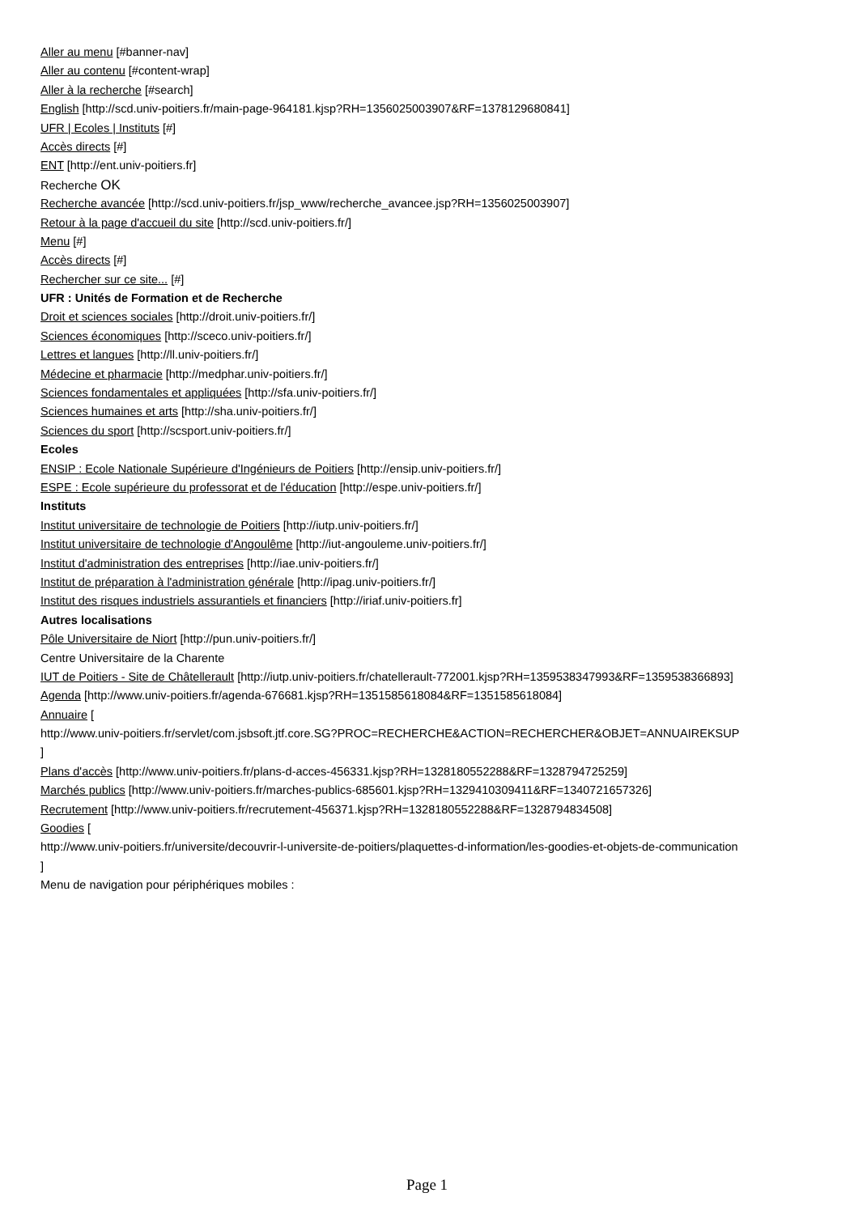Aller au menu [#banner-nav]
Aller au contenu [#content-wrap]
Aller à la recherche [#search]
English [http://scd.univ-poitiers.fr/main-page-964181.kjsp?RH=1356025003907&RF=1378129680841]
UFR | Ecoles | Instituts [#]
Accès directs [#]
ENT [http://ent.univ-poitiers.fr]
Recherche OK
Recherche avancée [http://scd.univ-poitiers.fr/jsp_www/recherche_avancee.jsp?RH=1356025003907]
Retour à la page d'accueil du site [http://scd.univ-poitiers.fr/]
Menu [#]
Accès directs [#]
Rechercher sur ce site... [#]
UFR : Unités de Formation et de Recherche
Droit et sciences sociales [http://droit.univ-poitiers.fr/]
Sciences économiques [http://sceco.univ-poitiers.fr/]
Lettres et langues [http://ll.univ-poitiers.fr/]
Médecine et pharmacie [http://medphar.univ-poitiers.fr/]
Sciences fondamentales et appliquées [http://sfa.univ-poitiers.fr/]
Sciences humaines et arts [http://sha.univ-poitiers.fr/]
Sciences du sport [http://scsport.univ-poitiers.fr/]
Ecoles
ENSIP : Ecole Nationale Supérieure d'Ingénieurs de Poitiers [http://ensip.univ-poitiers.fr/]
ESPE : Ecole supérieure du professorat et de l'éducation [http://espe.univ-poitiers.fr/]
Instituts
Institut universitaire de technologie de Poitiers [http://iutp.univ-poitiers.fr/]
Institut universitaire de technologie d'Angoulême [http://iut-angouleme.univ-poitiers.fr/]
Institut d'administration des entreprises [http://iae.univ-poitiers.fr/]
Institut de préparation à l'administration générale [http://ipag.univ-poitiers.fr/]
Institut des risques industriels assurantiels et financiers [http://iriaf.univ-poitiers.fr]
Autres localisations
Pôle Universitaire de Niort [http://pun.univ-poitiers.fr/]
Centre Universitaire de la Charente
IUT de Poitiers - Site de Châtellerault [http://iutp.univ-poitiers.fr/chatellerault-772001.kjsp?RH=1359538347993&RF=1359538366893]
Agenda [http://www.univ-poitiers.fr/agenda-676681.kjsp?RH=1351585618084&RF=1351585618084]
Annuaire [
http://www.univ-poitiers.fr/servlet/com.jsbsoft.jtf.core.SG?PROC=RECHERCHE&ACTION=RECHERCHER&OBJET=ANNUAIREKSUP
]
Plans d'accès [http://www.univ-poitiers.fr/plans-d-acces-456331.kjsp?RH=1328180552288&RF=1328794725259]
Marchés publics [http://www.univ-poitiers.fr/marches-publics-685601.kjsp?RH=1329410309411&RF=1340721657326]
Recrutement [http://www.univ-poitiers.fr/recrutement-456371.kjsp?RH=1328180552288&RF=1328794834508]
Goodies [
http://www.univ-poitiers.fr/universite/decouvrir-l-universite-de-poitiers/plaquettes-d-information/les-goodies-et-objets-de-communication
]
Menu de navigation pour périphériques mobiles :
Page 1